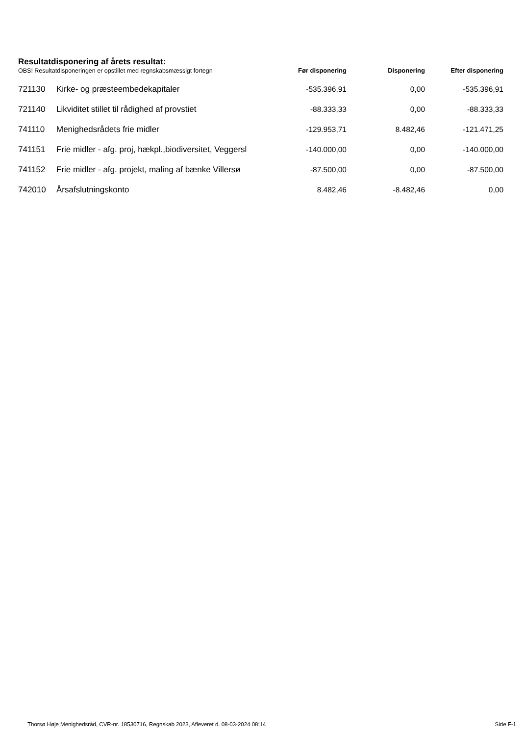Resultatdisponering af årets resultat:
| OBS! Resultatdisponeringen er opstillet med regnskabsmæssigt fortegn | | Før disponering | Disponering | Efter disponering |
| --- | --- | --- | --- | --- |
| 721130 | Kirke- og præsteembedekapitaler | -535.396,91 | 0,00 | -535.396,91 |
| 721140 | Likviditet stillet til rådighed af provstiet | -88.333,33 | 0,00 | -88.333,33 |
| 741110 | Menighedsrådets frie midler | -129.953,71 | 8.482,46 | -121.471,25 |
| 741151 | Frie midler - afg. proj, hækpl.,biodiversitet, Veggersl | -140.000,00 | 0,00 | -140.000,00 |
| 741152 | Frie midler - afg. projekt, maling af bænke Villersø | -87.500,00 | 0,00 | -87.500,00 |
| 742010 | Årsafslutningskonto | 8.482,46 | -8.482,46 | 0,00 |
Thorsø Høje Menighedsråd, CVR-nr. 18530716, Regnskab 2023, Afleveret d. 08-03-2024 08:14 Side F-1